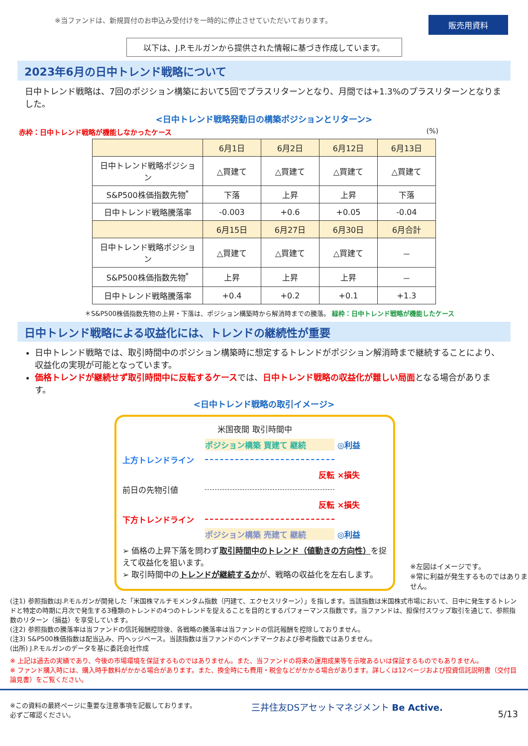※当ファンドは、新規買付のお申込み受付けを一時的に停止させていただいております。 販売用資料
以下は、J.P.モルガンから提供された情報に基づき作成しています。
2023年6月の日中トレンド戦略について
日中トレンド戦略は、7回のポジション構築において5回でプラスリターンとなり、月間では+1.3%のプラスリターンとなりました。
<日中トレンド戦略発動日の構築ポジションとリターン>
赤枠：日中トレンド戦略が機能しなかったケース (%)
| | 6月1日 | 6月2日 | 6月12日 | 6月13日 |
| --- | --- | --- | --- | --- |
| 日中トレンド戦略ポジション | △買建て | △買建て | △買建て | △買建て |
| S&P500株価指数先物<sup>*</sup> | 下落 | 上昇 | 上昇 | 下落 |
| 日中トレンド戦略騰落率 | -0.003 | +0.6 | +0.05 | -0.04 |
| | 6月15日 | 6月27日 | 6月30日 | 6月合計 |
| 日中トレンド戦略ポジション | △買建て | △買建て | △買建て | － |
| S&P500株価指数先物<sup>*</sup> | 上昇 | 上昇 | 上昇 | － |
| 日中トレンド戦略騰落率 | +0.4 | +0.2 | +0.1 | +1.3 |
＊S&P500株価指数先物の上昇・下落は、ポジション構築時から解消時までの騰落。 緑枠：日中トレンド戦略が機能したケース
日中トレンド戦略による収益化には、トレンドの継続性が重要
日中トレンド戦略では、取引時間中のポジション構築時に想定するトレンドがポジション解消時まで継続することにより、収益化の実現が可能となっています。
価格トレンドが継続せず取引時間中に反転するケースでは、日中トレンド戦略の収益化が難しい局面となる場合があります。
<日中トレンド戦略の取引イメージ>
米国夜間 取引時間中
ポジション構築 買建て 継続
◎利益
上方トレンドライン
反転
×損失
前日の先物引値
反転
×損失
下方トレンドライン
ポジション構築 売建て 継続
◎利益
➢ 価格の上昇下落を問わず取引時間中のトレンド（値動きの方向性）を捉えて収益化を狙います。
➢ 取引時間中のトレンドが継続するかが、戦略の収益化を左右します。
※左図はイメージです。
※常に利益が発生するものではありません。
(注1) 参照指数はJ.P.モルガンが開発した「米国株マルチモメンタム指数（円建て、エクセスリターン）」を指します。当該指数は米国株式市場において、日中に発生するトレンドと特定の時期に月次で発生する3種類のトレンドの4つのトレンドを捉えることを目的とするパフォーマンス指数です。当ファンドは、担保付スワップ取引を通じて、参照指数のリターン（損益）を享受しています。
(注2) 参照指数の騰落率は当ファンドの信託報酬控除後、各戦略の騰落率は当ファンドの信託報酬を控除しておりません。
(注3) S&P500株価指数は配当込み、円ヘッジベース。当該指数は当ファンドのベンチマークおよび参考指数ではありません。
(出所) J.P.モルガンのデータを基に委託会社作成
※ 上記は過去の実績であり、今後の市場環境を保証するものではありません。また、当ファンドの将来の運用成果等を示唆あるいは保証するものでもありません。
※ ファンド購入時には、購入時手数料がかかる場合があります。また、換金時にも費用・税金などがかかる場合があります。詳しくは12ページおよび投資信託説明書（交付目論見書）をご覧ください。
※この資料の最終ページに重要な注意事項を記載しております。
必ずご確認ください。 三井住友DSアセットマネジメント Be Active. 5/13